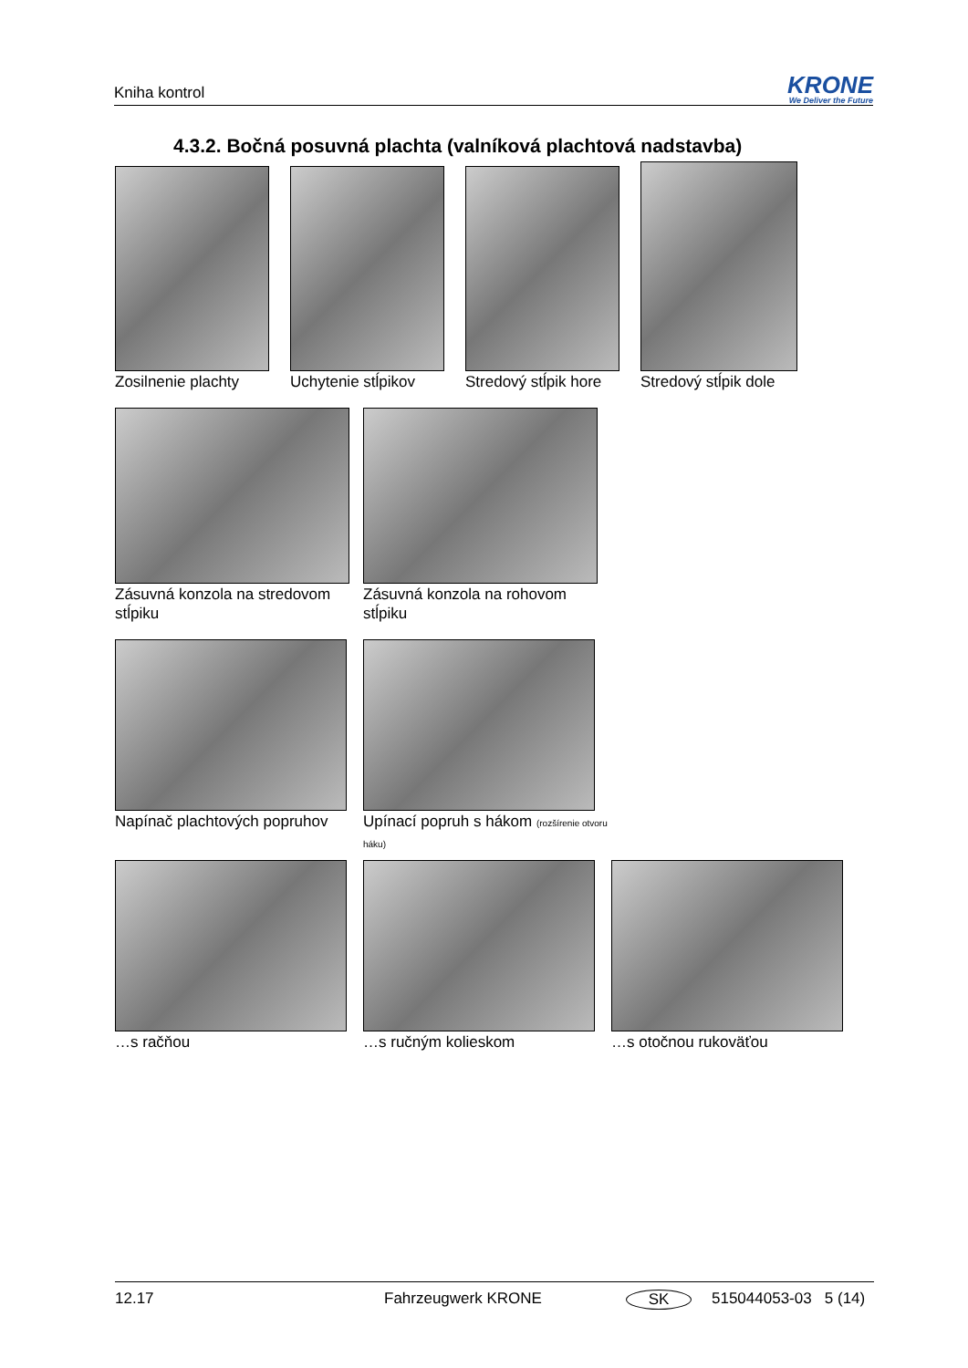Kniha kontrol
KRONE
We Deliver the Future
4.3.2. Bočná posuvná plachta (valníková plachtová nadstavba)
Zosilnenie plachty Uchytenie stĺpikov Stredový stĺpik hore Stredový stĺpik dole
Zásuvná konzola na stredovom stĺpiku
Zásuvná konzola na rohovom stĺpiku
Napínač plachtových popruhov Upínací popruh s hákom (rozšírenie otvoru háku)
…s račňou …s ručným kolieskom …s otočnou rukoväťou
12.17 Fahrzeugwerk KRONE SK 515044053-03 5 (14)